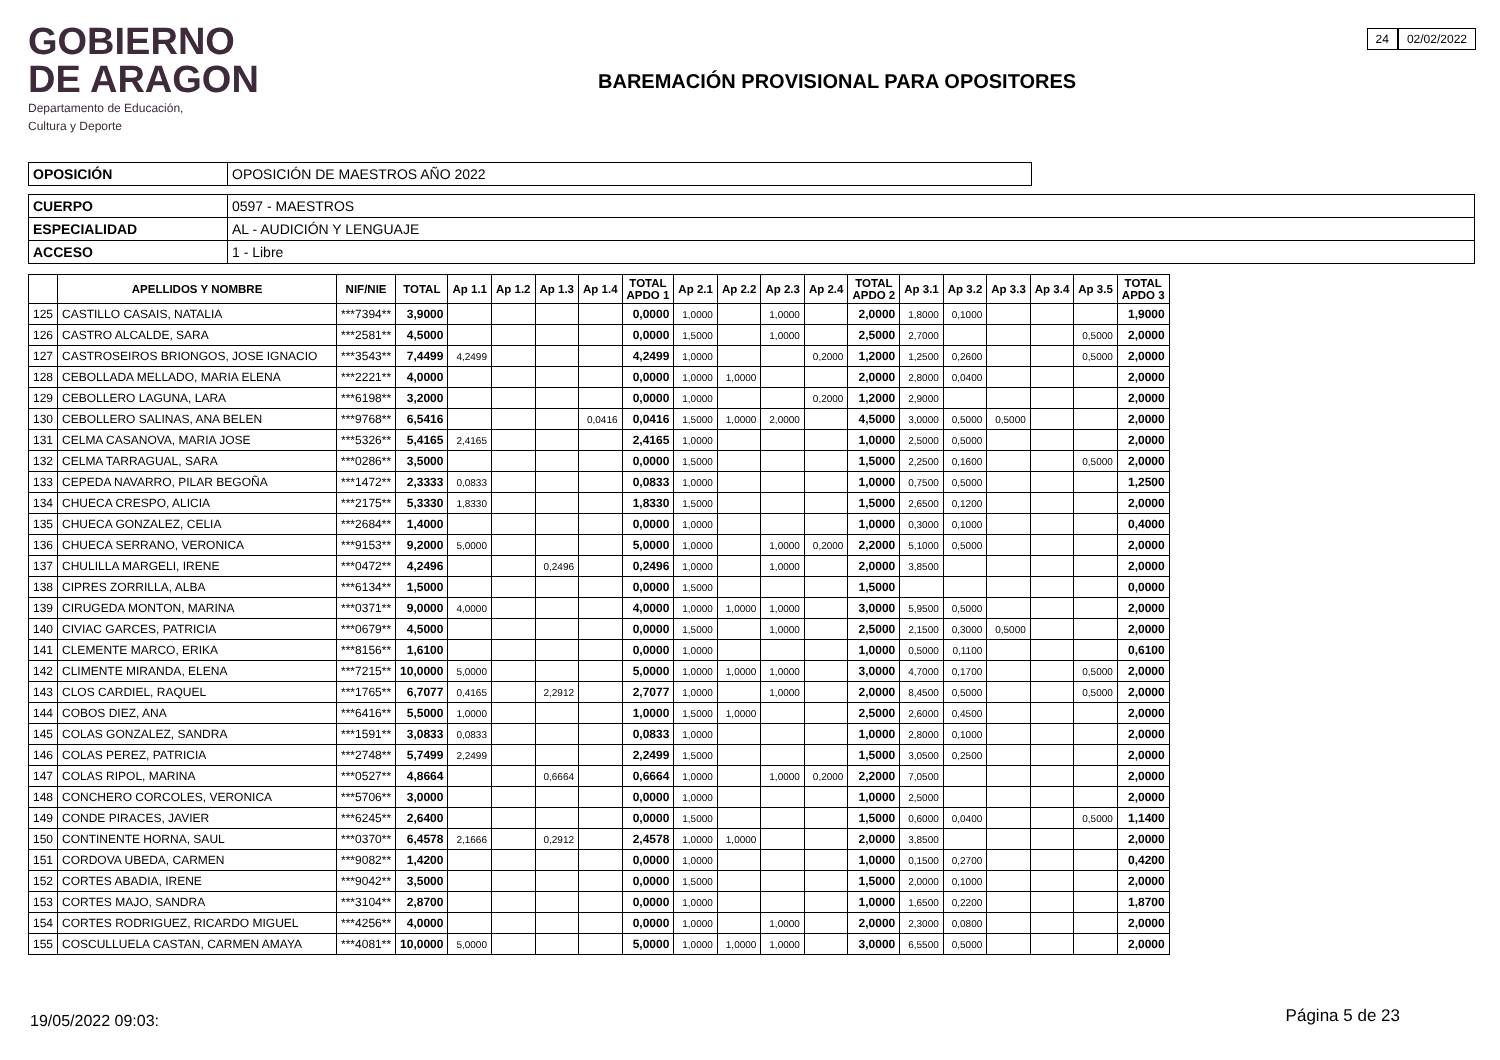GOBIERNO
DE ARAGON
Departamento de Educación,
Cultura y Deporte
BAREMACIÓN PROVISIONAL PARA OPOSITORES
24 02/02/2022
| OPOSICIÓN | OPOSICIÓN DE MAESTROS AÑO 2022 |
| CUERPO | 0597 - MAESTROS |
| ESPECIALIDAD | AL - AUDICIÓN Y LENGUAJE |
| ACCESO | 1 - Libre |
| | APELLIDOS Y NOMBRE | NIF/NIE | TOTAL | Ap 1.1 | Ap 1.2 | Ap 1.3 | Ap 1.4 | TOTAL APDO 1 | Ap 2.1 | Ap 2.2 | Ap 2.3 | Ap 2.4 | TOTAL APDO 2 | Ap 3.1 | Ap 3.2 | Ap 3.3 | Ap 3.4 | Ap 3.5 | TOTAL APDO 3 |
| --- | --- | --- | --- | --- | --- | --- | --- | --- | --- | --- | --- | --- | --- | --- | --- | --- | --- | --- | --- |
| 125 | CASTILLO CASAIS, NATALIA | ***7394** | 3,9000 | | | | | 0,0000 | 1,0000 | | 1,0000 | | 2,0000 | 1,8000 | 0,1000 | | | | 1,9000 |
| 126 | CASTRO ALCALDE, SARA | ***2581** | 4,5000 | | | | | 0,0000 | 1,5000 | | 1,0000 | | 2,5000 | 2,7000 | | | | 0,5000 | 2,0000 |
| 127 | CASTROSEIROS BRIONGOS, JOSE IGNACIO | ***3543** | 7,4499 | 4,2499 | | | | 4,2499 | 1,0000 | | | 0,2000 | 1,2000 | 1,2500 | 0,2600 | | | 0,5000 | 2,0000 |
| 128 | CEBOLLADA MELLADO, MARIA ELENA | ***2221** | 4,0000 | | | | | 0,0000 | 1,0000 | 1,0000 | | | 2,0000 | 2,8000 | 0,0400 | | | | 2,0000 |
| 129 | CEBOLLERO LAGUNA, LARA | ***6198** | 3,2000 | | | | | 0,0000 | 1,0000 | | | 0,2000 | 1,2000 | 2,9000 | | | | | 2,0000 |
| 130 | CEBOLLERO SALINAS, ANA BELEN | ***9768** | 6,5416 | | | | 0,0416 | 0,0416 | 1,5000 | 1,0000 | 2,0000 | | 4,5000 | 3,0000 | 0,5000 | 0,5000 | | | 2,0000 |
| 131 | CELMA CASANOVA, MARIA JOSE | ***5326** | 5,4165 | 2,4165 | | | | 2,4165 | 1,0000 | | | | 1,0000 | 2,5000 | 0,5000 | | | | 2,0000 |
| 132 | CELMA TARRAGUAL, SARA | ***0286** | 3,5000 | | | | | 0,0000 | 1,5000 | | | | 1,5000 | 2,2500 | 0,1600 | | | 0,5000 | 2,0000 |
| 133 | CEPEDA NAVARRO, PILAR BEGOÑA | ***1472** | 2,3333 | 0,0833 | | | | 0,0833 | 1,0000 | | | | 1,0000 | 0,7500 | 0,5000 | | | | 1,2500 |
| 134 | CHUECA CRESPO, ALICIA | ***2175** | 5,3330 | 1,8330 | | | | 1,8330 | 1,5000 | | | | 1,5000 | 2,6500 | 0,1200 | | | | 2,0000 |
| 135 | CHUECA GONZALEZ, CELIA | ***2684** | 1,4000 | | | | | 0,0000 | 1,0000 | | | | 1,0000 | 0,3000 | 0,1000 | | | | 0,4000 |
| 136 | CHUECA SERRANO, VERONICA | ***9153** | 9,2000 | 5,0000 | | | | 5,0000 | 1,0000 | | 1,0000 | 0,2000 | 2,2000 | 5,1000 | 0,5000 | | | | 2,0000 |
| 137 | CHULILLA MARGELI, IRENE | ***0472** | 4,2496 | | | 0,2496 | | 0,2496 | 1,0000 | | 1,0000 | | 2,0000 | 3,8500 | | | | | 2,0000 |
| 138 | CIPRES ZORRILLA, ALBA | ***6134** | 1,5000 | | | | | 0,0000 | 1,5000 | | | | 1,5000 | | | | | | 0,0000 |
| 139 | CIRUGEDA MONTON, MARINA | ***0371** | 9,0000 | 4,0000 | | | | 4,0000 | 1,0000 | 1,0000 | 1,0000 | | 3,0000 | 5,9500 | 0,5000 | | | | 2,0000 |
| 140 | CIVIAC GARCES, PATRICIA | ***0679** | 4,5000 | | | | | 0,0000 | 1,5000 | | 1,0000 | | 2,5000 | 2,1500 | 0,3000 | 0,5000 | | | 2,0000 |
| 141 | CLEMENTE MARCO, ERIKA | ***8156** | 1,6100 | | | | | 0,0000 | 1,0000 | | | | 1,0000 | 0,5000 | 0,1100 | | | | 0,6100 |
| 142 | CLIMENTE MIRANDA, ELENA | ***7215** | 10,0000 | 5,0000 | | | | 5,0000 | 1,0000 | 1,0000 | 1,0000 | | 3,0000 | 4,7000 | 0,1700 | | | 0,5000 | 2,0000 |
| 143 | CLOS CARDIEL, RAQUEL | ***1765** | 6,7077 | 0,4165 | | 2,2912 | | 2,7077 | 1,0000 | | 1,0000 | | 2,0000 | 8,4500 | 0,5000 | | | 0,5000 | 2,0000 |
| 144 | COBOS DIEZ, ANA | ***6416** | 5,5000 | 1,0000 | | | | 1,0000 | 1,5000 | 1,0000 | | | 2,5000 | 2,6000 | 0,4500 | | | | 2,0000 |
| 145 | COLAS GONZALEZ, SANDRA | ***1591** | 3,0833 | 0,0833 | | | | 0,0833 | 1,0000 | | | | 1,0000 | 2,8000 | 0,1000 | | | | 2,0000 |
| 146 | COLAS PEREZ, PATRICIA | ***2748** | 5,7499 | 2,2499 | | | | 2,2499 | 1,5000 | | | | 1,5000 | 3,0500 | 0,2500 | | | | 2,0000 |
| 147 | COLAS RIPOL, MARINA | ***0527** | 4,8664 | | | 0,6664 | | 0,6664 | 1,0000 | | 1,0000 | 0,2000 | 2,2000 | 7,0500 | | | | | 2,0000 |
| 148 | CONCHERO CORCOLES, VERONICA | ***5706** | 3,0000 | | | | | 0,0000 | 1,0000 | | | | 1,0000 | 2,5000 | | | | | 2,0000 |
| 149 | CONDE PIRACES, JAVIER | ***6245** | 2,6400 | | | | | 0,0000 | 1,5000 | | | | 1,5000 | 0,6000 | 0,0400 | | | 0,5000 | 1,1400 |
| 150 | CONTINENTE HORNA, SAUL | ***0370** | 6,4578 | 2,1666 | | 0,2912 | | 2,4578 | 1,0000 | 1,0000 | | | 2,0000 | 3,8500 | | | | | 2,0000 |
| 151 | CORDOVA UBEDA, CARMEN | ***9082** | 1,4200 | | | | | 0,0000 | 1,0000 | | | | 1,0000 | 0,1500 | 0,2700 | | | | 0,4200 |
| 152 | CORTES ABADIA, IRENE | ***9042** | 3,5000 | | | | | 0,0000 | 1,5000 | | | | 1,5000 | 2,0000 | 0,1000 | | | | 2,0000 |
| 153 | CORTES MAJO, SANDRA | ***3104** | 2,8700 | | | | | 0,0000 | 1,0000 | | | | 1,0000 | 1,6500 | 0,2200 | | | | 1,8700 |
| 154 | CORTES RODRIGUEZ, RICARDO MIGUEL | ***4256** | 4,0000 | | | | | 0,0000 | 1,0000 | | 1,0000 | | 2,0000 | 2,3000 | 0,0800 | | | | 2,0000 |
| 155 | COSCULLUELA CASTAN, CARMEN AMAYA | ***4081** | 10,0000 | 5,0000 | | | | 5,0000 | 1,0000 | 1,0000 | 1,0000 | | 3,0000 | 6,5500 | 0,5000 | | | | 2,0000 |
19/05/2022 09:03: Página 5 de 23